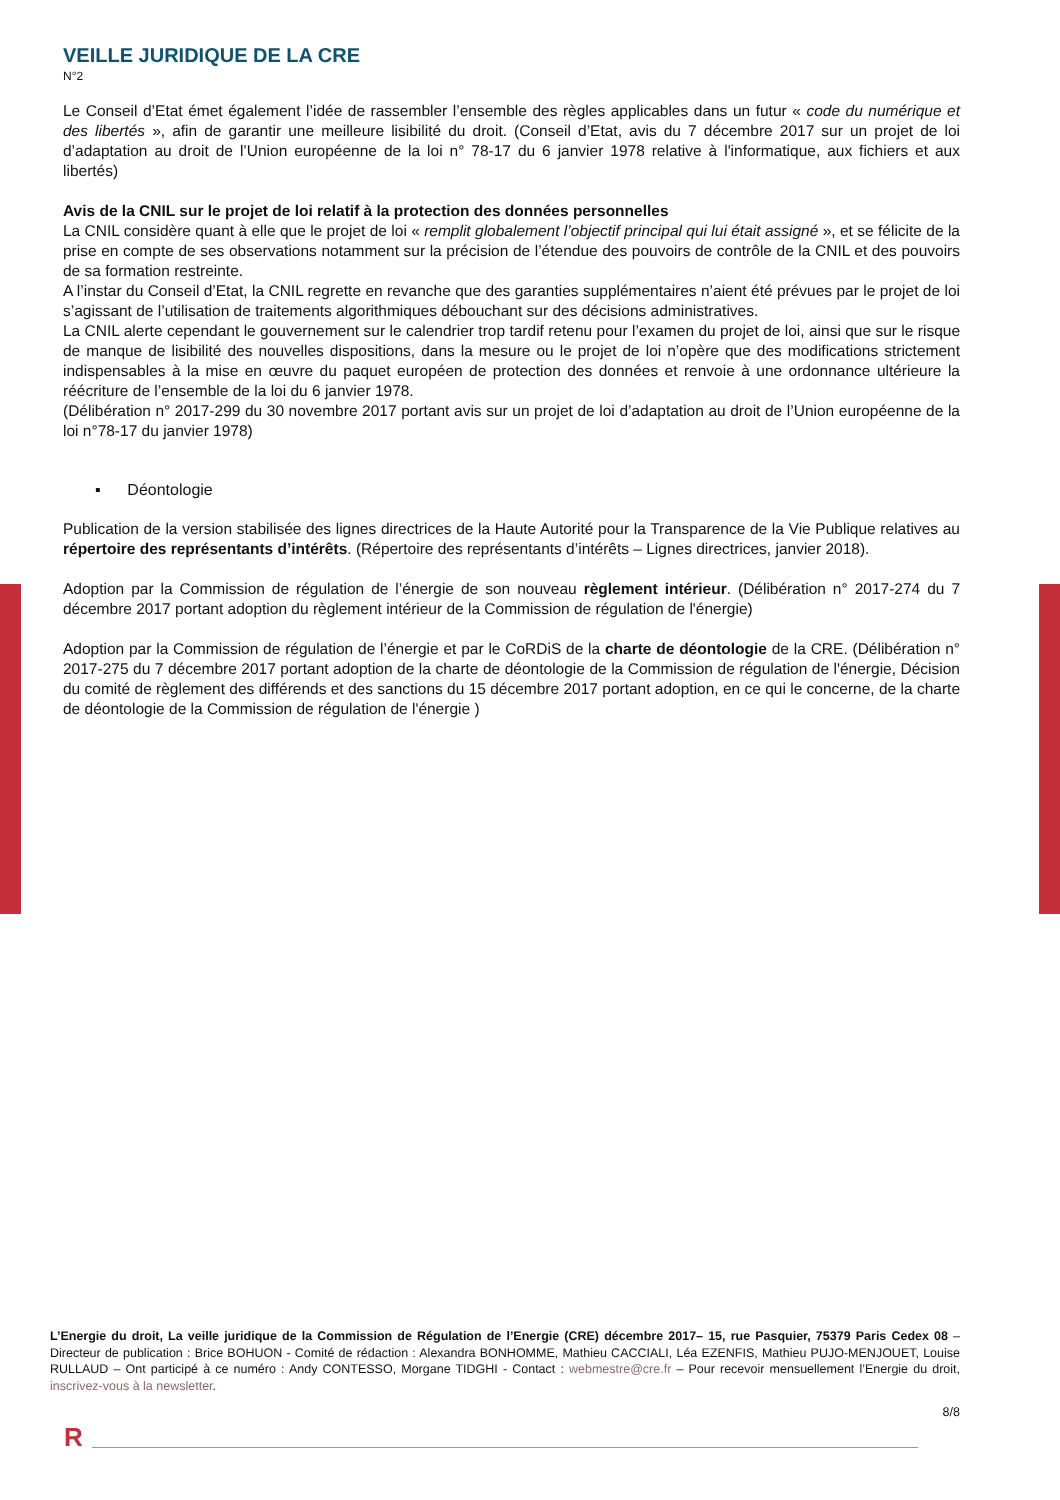VEILLE JURIDIQUE DE LA CRE
N°2
Le Conseil d’Etat émet également l’idée de rassembler l’ensemble des règles applicables dans un futur « code du numérique et des libertés », afin de garantir une meilleure lisibilité du droit. (Conseil d’Etat, avis du 7 décembre 2017 sur un projet de loi d’adaptation au droit de l’Union européenne de la loi n° 78-17 du 6 janvier 1978 relative à l'informatique, aux fichiers et aux libertés)
Avis de la CNIL sur le projet de loi relatif à la protection des données personnelles
La CNIL considère quant à elle que le projet de loi « remplit globalement l’objectif principal qui lui était assigné », et se félicite de la prise en compte de ses observations notamment sur la précision de l’étendue des pouvoirs de contrôle de la CNIL et des pouvoirs de sa formation restreinte.
A l’instar du Conseil d’Etat, la CNIL regrette en revanche que des garanties supplémentaires n’aient été prévues par le projet de loi s’agissant de l’utilisation de traitements algorithmiques débouchant sur des décisions administratives.
La CNIL alerte cependant le gouvernement sur le calendrier trop tardif retenu pour l’examen du projet de loi, ainsi que sur le risque de manque de lisibilité des nouvelles dispositions, dans la mesure ou le projet de loi n’opère que des modifications strictement indispensables à la mise en œuvre du paquet européen de protection des données et renvoie à une ordonnance ultérieure la réécriture de l’ensemble de la loi du 6 janvier 1978.
(Délibération n° 2017-299 du 30 novembre 2017 portant avis sur un projet de loi d’adaptation au droit de l’Union européenne de la loi n°78-17 du janvier 1978)
▪ Déontologie
Publication de la version stabilisée des lignes directrices de la Haute Autorité pour la Transparence de la Vie Publique relatives au répertoire des représentants d’intérêts. (Répertoire des représentants d’intérêts – Lignes directrices, janvier 2018).
Adoption par la Commission de régulation de l’énergie de son nouveau règlement intérieur. (Délibération n° 2017-274 du 7 décembre 2017 portant adoption du règlement intérieur de la Commission de régulation de l'énergie)
Adoption par la Commission de régulation de l’énergie et par le CoRDiS de la charte de déontologie de la CRE. (Délibération n° 2017-275 du 7 décembre 2017 portant adoption de la charte de déontologie de la Commission de régulation de l'énergie, Décision du comité de règlement des différends et des sanctions du 15 décembre 2017 portant adoption, en ce qui le concerne, de la charte de déontologie de la Commission de régulation de l'énergie )
L’Energie du droit, La veille juridique de la Commission de Régulation de l’Energie (CRE) décembre 2017– 15, rue Pasquier, 75379 Paris Cedex 08 – Directeur de publication : Brice BOHUON - Comité de rédaction : Alexandra BONHOMME, Mathieu CACCIALI, Léa EZENFIS, Mathieu PUJO-MENJOUET, Louise RULLAUD – Ont participé à ce numéro : Andy CONTESSO, Morgane TIDGHI - Contact : webmestre@cre.fr – Pour recevoir mensuellement l’Energie du droit, inscrivez-vous à la newsletter.
8/8
R